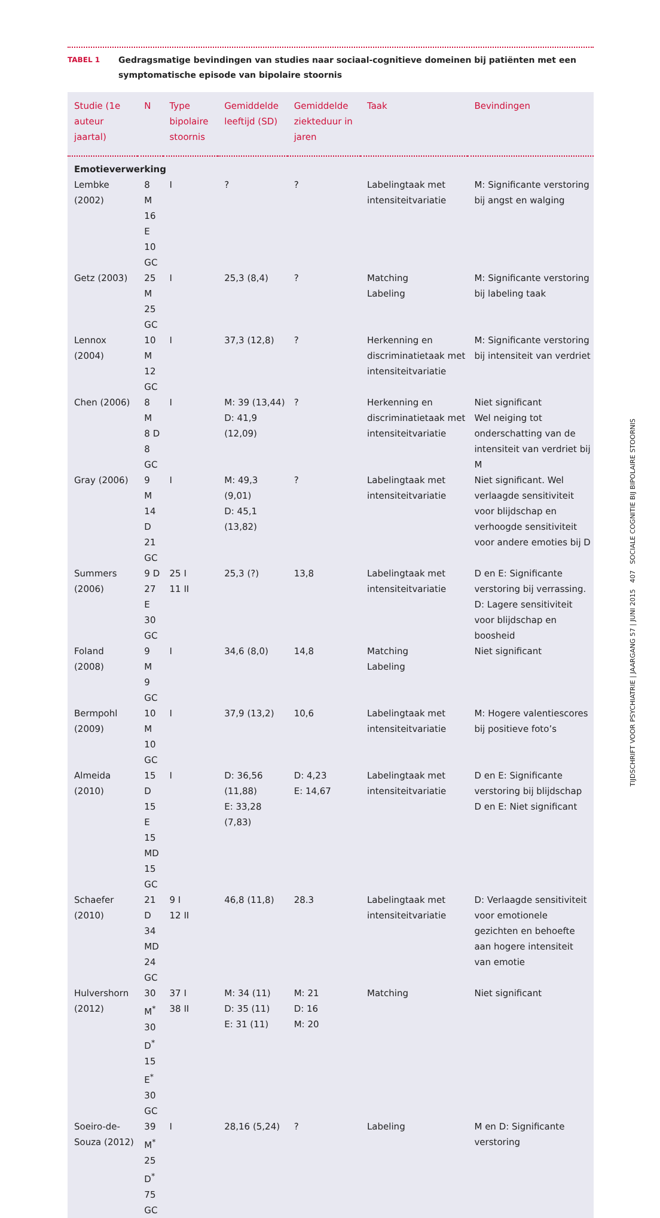TABEL 1
Gedragsmatige bevindingen van studies naar sociaal-cognitieve domeinen bij patiënten met een symptomatische episode van bipolaire stoornis
| Studie (1e auteur jaartal) | N | Type bipolaire stoornis | Gemiddelde leeftijd (SD) | Gemiddelde ziekteduur in jaren | Taak | Bevindingen |
| --- | --- | --- | --- | --- | --- | --- |
| Emotieverwerking | | | | | | |
| Lembke (2002) | 8 M 16 E 10 GC | I | ? | ? | Labelingtaak met intensiteitvariatie | M: Significante verstoring bij angst en walging |
| Getz (2003) | 25 M 25 GC | I | 25,3 (8,4) | ? | Matching Labeling | M: Significante verstoring bij labeling taak |
| Lennox (2004) | 10 M 12 GC | I | 37,3 (12,8) | ? | Herkenning en discriminatietaak met intensiteitvariatie | M: Significante verstoring bij intensiteit van verdriet |
| Chen (2006) | 8 M 8 D 8 GC | I | M: 39 (13,44) D: 41,9 (12,09) | ? | Herkenning en discriminatietaak met intensiteitvariatie | Niet significant Wel neiging tot onderschatting van de intensiteit van verdriet bij M |
| Gray (2006) | 9 M 14 D 21 GC | I | M: 49,3 (9,01) D: 45,1 (13,82) | ? | Labelingtaak met intensiteitvariatie | Niet significant. Wel verlaagde sensitiviteit voor blijdschap en verhoogde sensitiviteit voor andere emoties bij D |
| Summers (2006) | 9 D 27 E 30 GC | 25 I 11 II | 25,3 (?) | 13,8 | Labelingtaak met intensiteitvariatie | D en E: Significante verstoring bij verrassing. D: Lagere sensitiviteit voor blijdschap en boosheid |
| Foland (2008) | 9 M 9 GC | I | 34,6 (8,0) | 14,8 | Matching Labeling | Niet significant |
| Bermpohl (2009) | 10 M 10 GC | I | 37,9 (13,2) | 10,6 | Labelingtaak met intensiteitvariatie | M: Hogere valentiescores bij positieve foto’s |
| Almeida (2010) | 15 D 15 E 15 MD 15 GC | I | D: 36,56 (11,88) E: 33,28 (7,83) | D: 4,23 E: 14,67 | Labelingtaak met intensiteitvariatie | D en E: Significante verstoring bij blijdschap D en E: Niet significant |
| Schaefer (2010) | 21 D 34 MD 24 GC | 9 I 12 II | 46,8 (11,8) | 28.3 | Labelingtaak met intensiteitvariatie | D: Verlaagde sensitiviteit voor emotionele gezichten en behoefte aan hogere intensiteit van emotie |
| Hulvershorn (2012) | 30 M<sup>*</sup> 30 D<sup>*</sup> 15 E<sup>*</sup> 30 GC | 37 I 38 II | M: 34 (11) D: 35 (11) E: 31 (11) | M: 21 D: 16 M: 20 | Matching | Niet significant |
| Soeiro-de-Souza (2012) | 39 M<sup>*</sup> 25 D<sup>*</sup> 75 GC | I | 28,16 (5,24) | ? | Labeling | M en D: Significante verstoring |
TIJDSCHRIFT VOOR PSYCHIATRIE | JAARGANG 57 | JUNI 2015 407 SOCIALE COGNITIE BIJ BIPOLAIRE STOORNIS